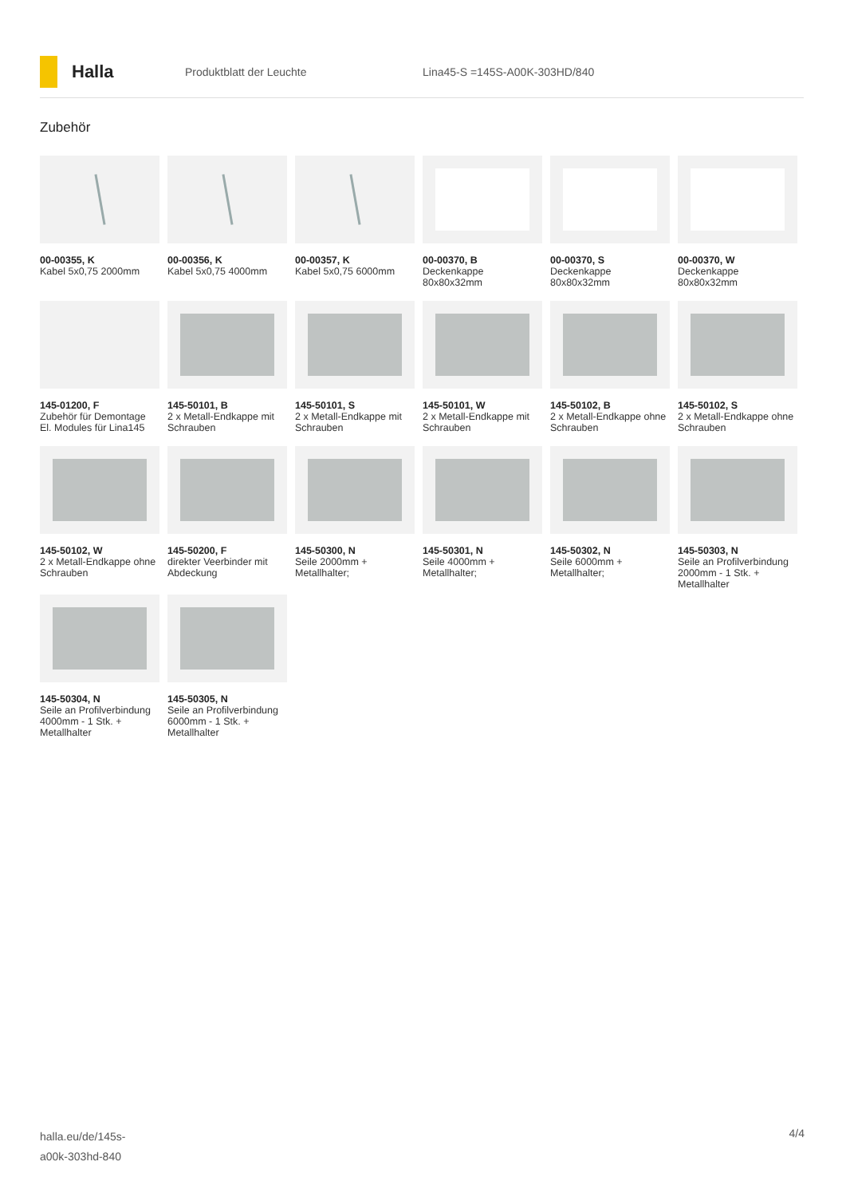Halla
Produktblatt der Leuchte Lina45-S =145S-A00K-303HD/840
Zubehör
00-00355, K
Kabel 5x0,75 2000mm
00-00356, K
Kabel 5x0,75 4000mm
00-00357, K
Kabel 5x0,75 6000mm
00-00370, B
Deckenkappe 80x80x32mm
00-00370, S
Deckenkappe 80x80x32mm
00-00370, W
Deckenkappe 80x80x32mm
145-01200, F
Zubehör für Demontage El. Modules für Lina145
145-50101, B
2 x Metall-Endkappe mit Schrauben
145-50101, S
2 x Metall-Endkappe mit Schrauben
145-50101, W
2 x Metall-Endkappe mit Schrauben
145-50102, B
2 x Metall-Endkappe ohne Schrauben
145-50102, S
2 x Metall-Endkappe ohne Schrauben
145-50102, W
2 x Metall-Endkappe ohne Schrauben
145-50200, F
direkter Veerbinder mit Abdeckung
145-50300, N
Seile 2000mm + Metallhalter;
145-50301, N
Seile 4000mm + Metallhalter;
145-50302, N
Seile 6000mm + Metallhalter;
145-50303, N
Seile an Profilverbindung 2000mm - 1 Stk. + Metallhalter
145-50304, N
Seile an Profilverbindung 4000mm - 1 Stk. + Metallhalter
145-50305, N
Seile an Profilverbindung 6000mm - 1 Stk. + Metallhalter
halla.eu/de/145s-
a00k-303hd-840
4/4